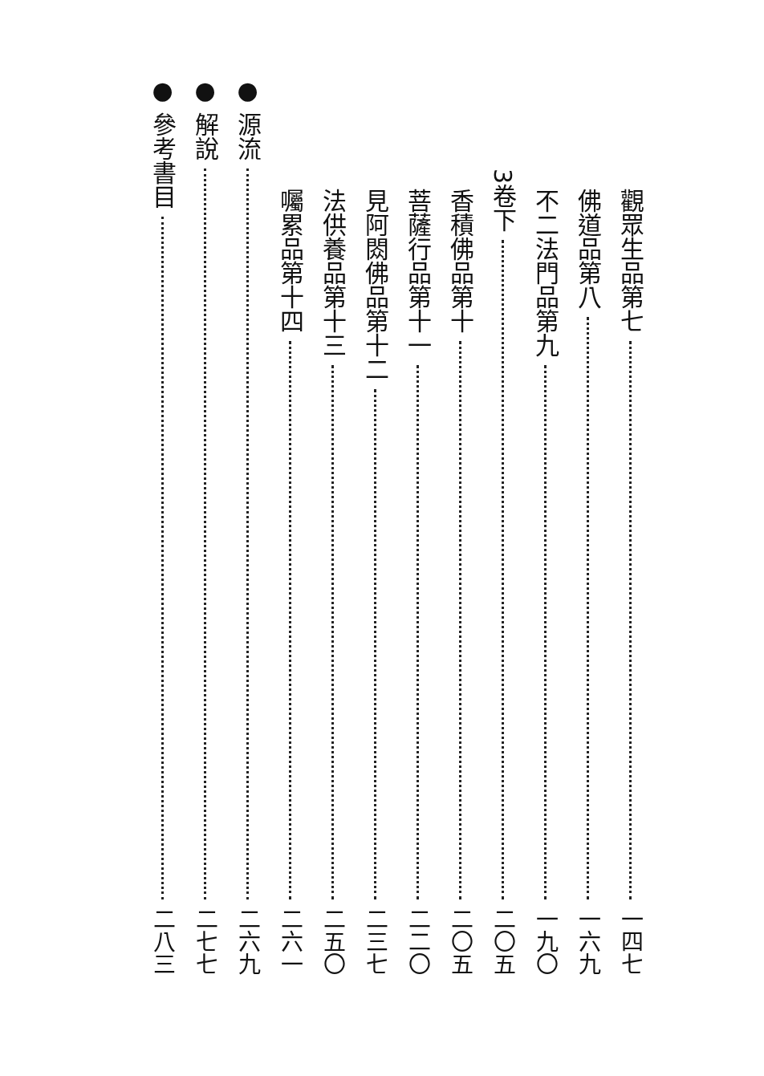觀眾生品第七 一四七
佛道品第八 一六九
不二法門品第九 一九〇
3卷下 二〇五
香積佛品第十 二〇五
菩薩行品第十一 二二〇
見阿閦佛品第十二 二三七
法供養品第十三 二五〇
囑累品第十四 二六一
● 源流 二六九
● 解說 二七七
● 參考書目 二八三